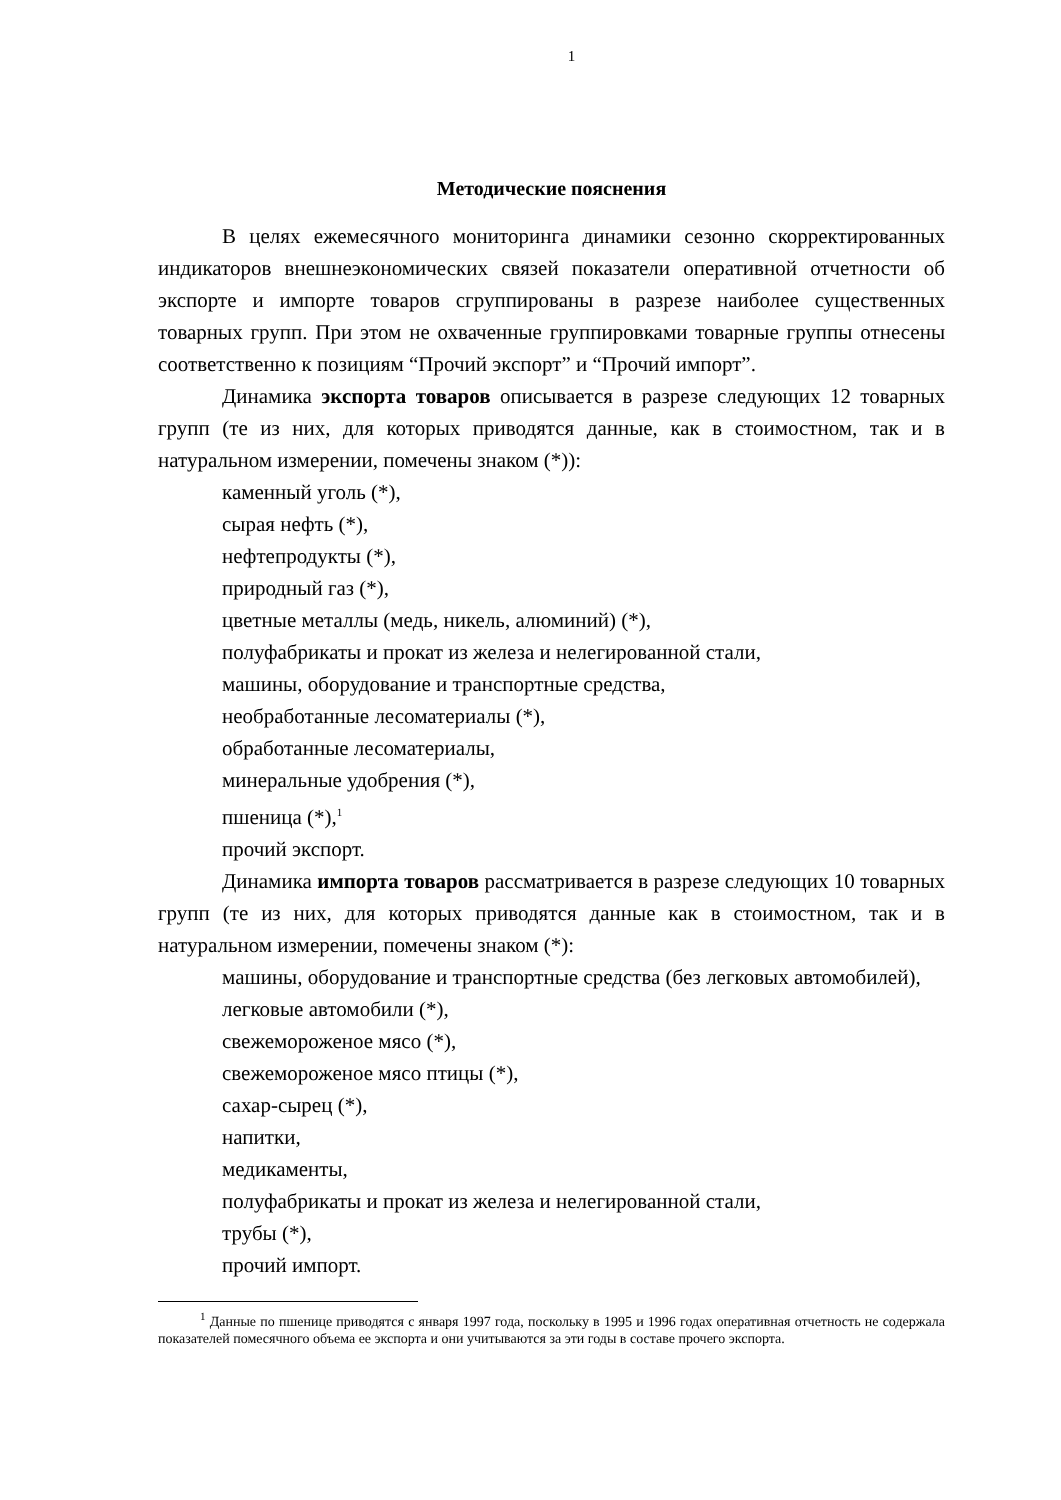1
Методические пояснения
В целях ежемесячного мониторинга динамики сезонно скорректированных индикаторов внешнеэкономических связей показатели оперативной отчетности об экспорте и импорте товаров сгруппированы в разрезе наиболее существенных товарных групп. При этом не охваченные группировками товарные группы отнесены соответственно к позициям “Прочий экспорт” и “Прочий импорт”.
Динамика экспорта товаров описывается в разрезе следующих 12 товарных групп (те из них, для которых приводятся данные, как в стоимостном, так и в натуральном измерении, помечены знаком (*)):
каменный уголь (*),
сырая нефть (*),
нефтепродукты (*),
природный газ (*),
цветные металлы (медь, никель, алюминий) (*),
полуфабрикаты и прокат из железа и нелегированной стали,
машины, оборудование и транспортные средства,
необработанные лесоматериалы (*),
обработанные лесоматериалы,
минеральные удобрения (*),
пшеница (*),<sup>1</sup>
прочий экспорт.
Динамика импорта товаров рассматривается в разрезе следующих 10 товарных групп (те из них, для которых приводятся данные как в стоимостном, так и в натуральном измерении, помечены знаком (*):
машины, оборудование и транспортные средства (без легковых автомобилей),
легковые автомобили (*),
свежемороженое мясо (*),
свежемороженое мясо птицы (*),
сахар-сырец (*),
напитки,
медикаменты,
полуфабрикаты и прокат из железа и нелегированной стали,
трубы (*),
прочий импорт.
<sup>1</sup> Данные по пшенице приводятся с января 1997 года, поскольку в 1995 и 1996 годах оперативная отчетность не содержала показателей помесячного объема ее экспорта и они учитываются за эти годы в составе прочего экспорта.